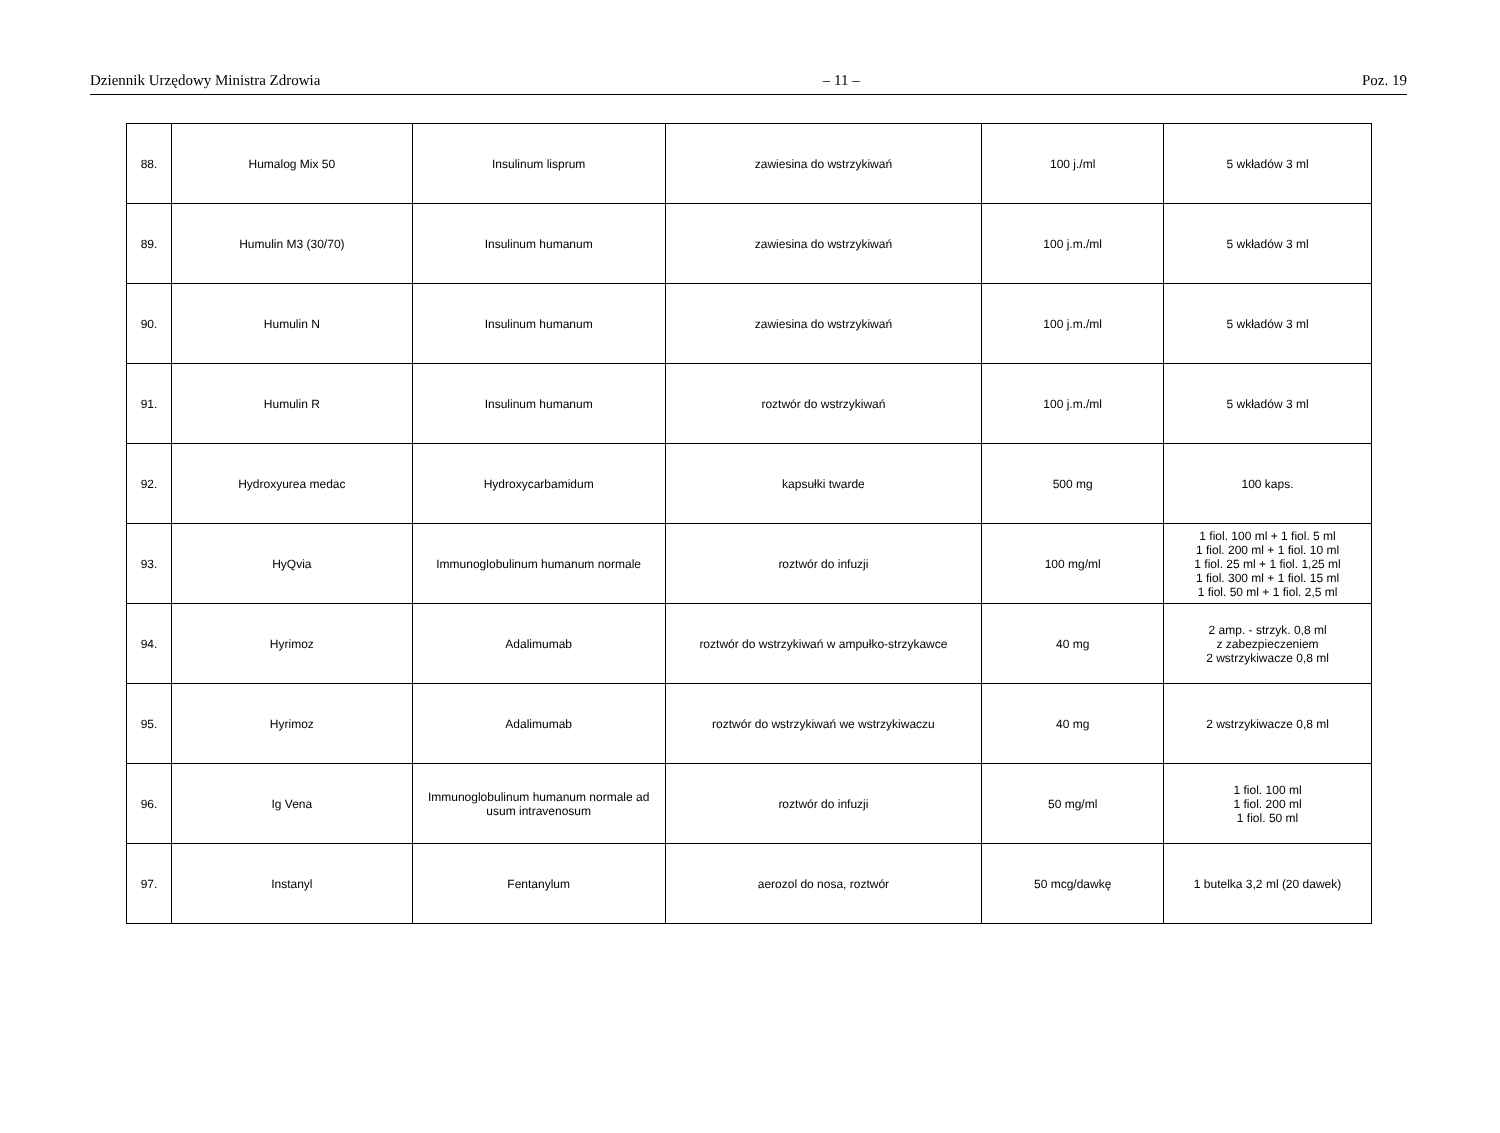Dziennik Urzędowy Ministra Zdrowia – 11 – Poz. 19
| 88. | Humalog Mix 50 | Insulinum lisprum | zawiesina do wstrzykiwań | 100 j./ml | 5 wkładów 3 ml |
| 89. | Humulin M3 (30/70) | Insulinum humanum | zawiesina do wstrzykiwań | 100 j.m./ml | 5 wkładów 3 ml |
| 90. | Humulin N | Insulinum humanum | zawiesina do wstrzykiwań | 100 j.m./ml | 5 wkładów 3 ml |
| 91. | Humulin R | Insulinum humanum | roztwór do wstrzykiwań | 100 j.m./ml | 5 wkładów 3 ml |
| 92. | Hydroxyurea medac | Hydroxycarbamidum | kapsułki twarde | 500 mg | 100 kaps. |
| 93. | HyQvia | Immunoglobulinum humanum normale | roztwór do infuzji | 100 mg/ml | 1 fiol. 100 ml + 1 fiol. 5 ml 1 fiol. 200 ml + 1 fiol. 10 ml 1 fiol. 25 ml + 1 fiol. 1,25 ml 1 fiol. 300 ml + 1 fiol. 15 ml 1 fiol. 50 ml + 1 fiol. 2,5 ml |
| 94. | Hyrimoz | Adalimumab | roztwór do wstrzykiwań w ampułko-strzykawce | 40 mg | 2 amp. - strzyk. 0,8 ml z zabezpieczeniem 2 wstrzykiwacze 0,8 ml |
| 95. | Hyrimoz | Adalimumab | roztwór do wstrzykiwań we wstrzykiwaczu | 40 mg | 2 wstrzykiwacze 0,8 ml |
| 96. | Ig Vena | Immunoglobulinum humanum normale ad usum intravenosum | roztwór do infuzji | 50 mg/ml | 1 fiol. 100 ml 1 fiol. 200 ml 1 fiol. 50 ml |
| 97. | Instanyl | Fentanylum | aerozol do nosa, roztwór | 50 mcg/dawkę | 1 butelka 3,2 ml (20 dawek) |